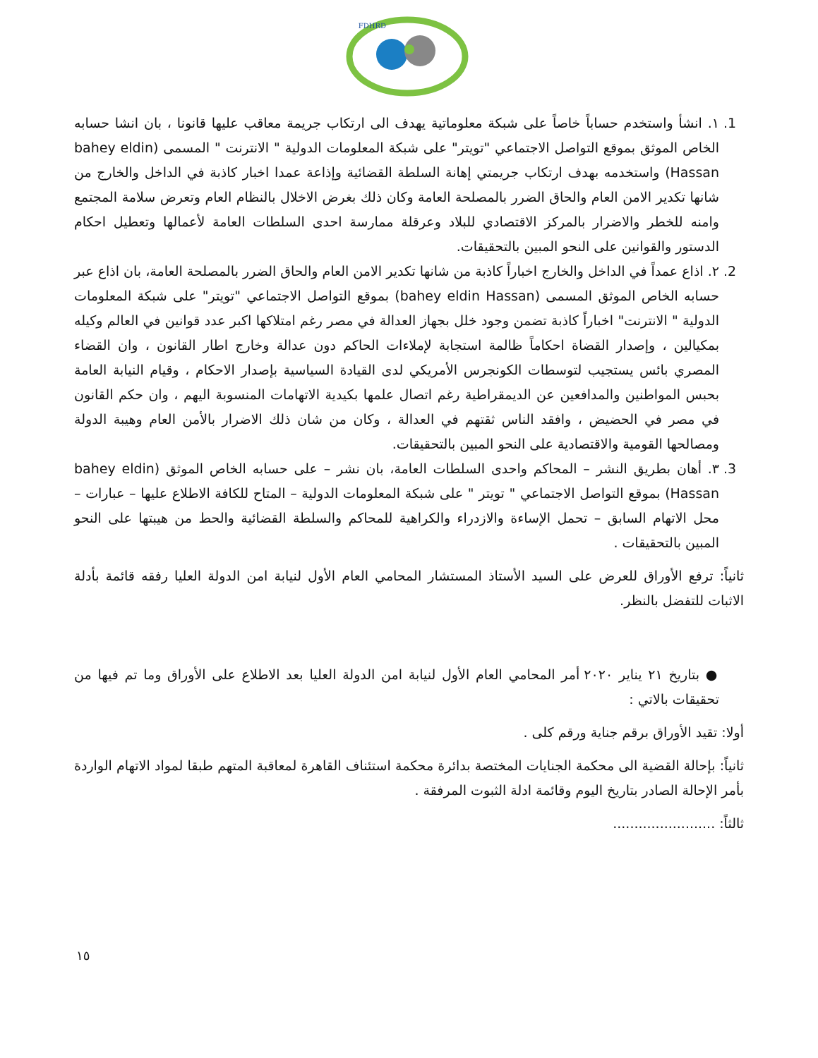FDHRD
1. ١. انشأ واستخدم حساباً خاصاً على شبكة معلوماتية يهدف الى ارتكاب جريمة معاقب عليها قانونا ، بان انشا حسابه الخاص الموثق بموقع التواصل الاجتماعي "تويتر" على شبكة المعلومات الدولية " الانترنت " المسمى (bahey eldin Hassan) واستخدمه بهدف ارتكاب جريمتي إهانة السلطة القضائية وإذاعة عمدا اخبار كاذبة في الداخل والخارج من شانها تكدير الامن العام والحاق الضرر بالمصلحة العامة وكان ذلك بغرض الاخلال بالنظام العام وتعرض سلامة المجتمع وامنه للخطر والاضرار بالمركز الاقتصادي للبلاد وعرقلة ممارسة احدى السلطات العامة لأعمالها وتعطيل احكام الدستور والقوانين على النحو المبين بالتحقيقات.
2. ٢. اذاع عمداً في الداخل والخارج اخباراً كاذبة من شانها تكدير الامن العام والحاق الضرر بالمصلحة العامة، بان اذاع عبر حسابه الخاص الموثق المسمى (bahey eldin Hassan) بموقع التواصل الاجتماعي "تويتر" على شبكة المعلومات الدولية " الانترنت" اخباراً كاذبة تضمن وجود خلل بجهاز العدالة في مصر رغم امتلاكها اكبر عدد قوانين في العالم وكيله بمكيالين ، وإصدار القضاة احكاماً ظالمة استجابة لإملاءات الحاكم دون عدالة وخارج اطار القانون ، وان القضاء المصري بائس يستجيب لتوسطات الكونجرس الأمريكي لدى القيادة السياسية بإصدار الاحكام ، وقيام النيابة العامة بحبس المواطنين والمدافعين عن الديمقراطية رغم اتصال علمها بكيدية الاتهامات المنسوبة اليهم ، وان حكم القانون في مصر في الحضيض ، وافقد الناس ثقتهم في العدالة ، وكان من شان ذلك الاضرار بالأمن العام وهيبة الدولة ومصالحها القومية والاقتصادية على النحو المبين بالتحقيقات.
3. ٣. أهان بطريق النشر – المحاكم واحدى السلطات العامة، بان نشر – على حسابه الخاص الموثق (bahey eldin Hassan) بموقع التواصل الاجتماعي " تويتر " على شبكة المعلومات الدولية – المتاح للكافة الاطلاع عليها – عبارات – محل الاتهام السابق – تحمل الإساءة والازدراء والكراهية للمحاكم والسلطة القضائية والحط من هيبتها على النحو المبين بالتحقيقات .
ثانياً: ترفع الأوراق للعرض على السيد الأستاذ المستشار المحامي العام الأول لنيابة امن الدولة العليا رفقه قائمة بأدلة الاثبات للتفضل بالنظر.
● بتاريخ ٢١ يناير ٢٠٢٠ أمر المحامي العام الأول لنيابة امن الدولة العليا بعد الاطلاع على الأوراق وما تم فيها من تحقيقات بالاتي :
أولا: تقيد الأوراق برقم جناية ورقم كلى .
ثانياً: بإحالة القضية الى محكمة الجنايات المختصة بدائرة محكمة استئناف القاهرة لمعاقبة المتهم طبقا لمواد الاتهام الواردة بأمر الإحالة الصادر بتاريخ اليوم وقائمة ادلة الثبوت المرفقة .
ثالثاً: ........................
١٥